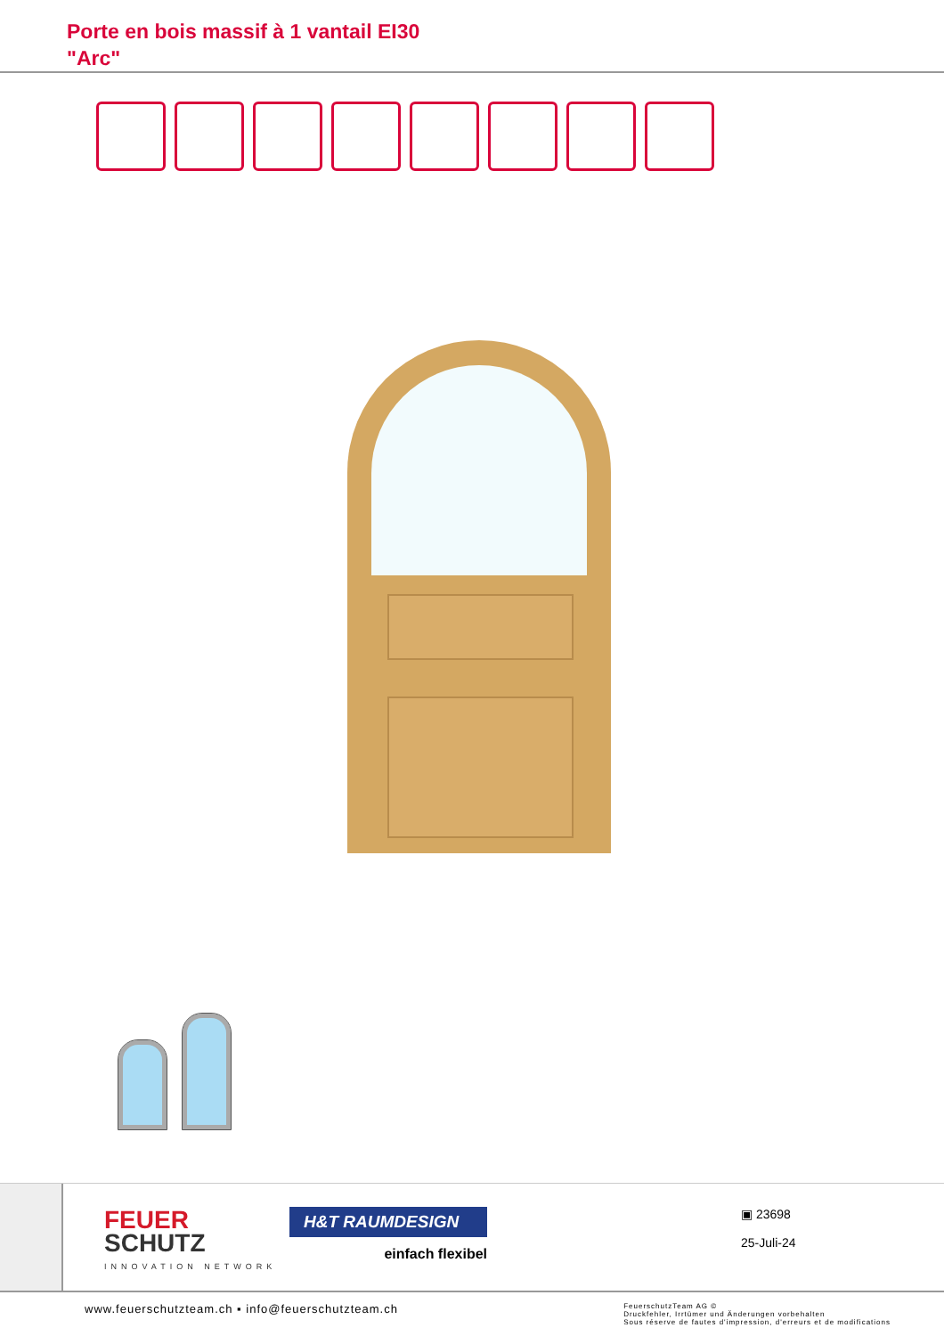Porte en bois massif à 1 vantail EI30
"Arc"
FEUER
SCHUTZ
INNOVATION NETWORK
H&T RAUMDESIGN
einfach flexibel
▣ 23698
25-Juli-24
www.feuerschutzteam.ch ▪ info@feuerschutzteam.ch
FeuerschutzTeam AG ©
Druckfehler, Irrtümer und Änderungen vorbehalten
Sous réserve de fautes d'impression, d'erreurs et de modifications